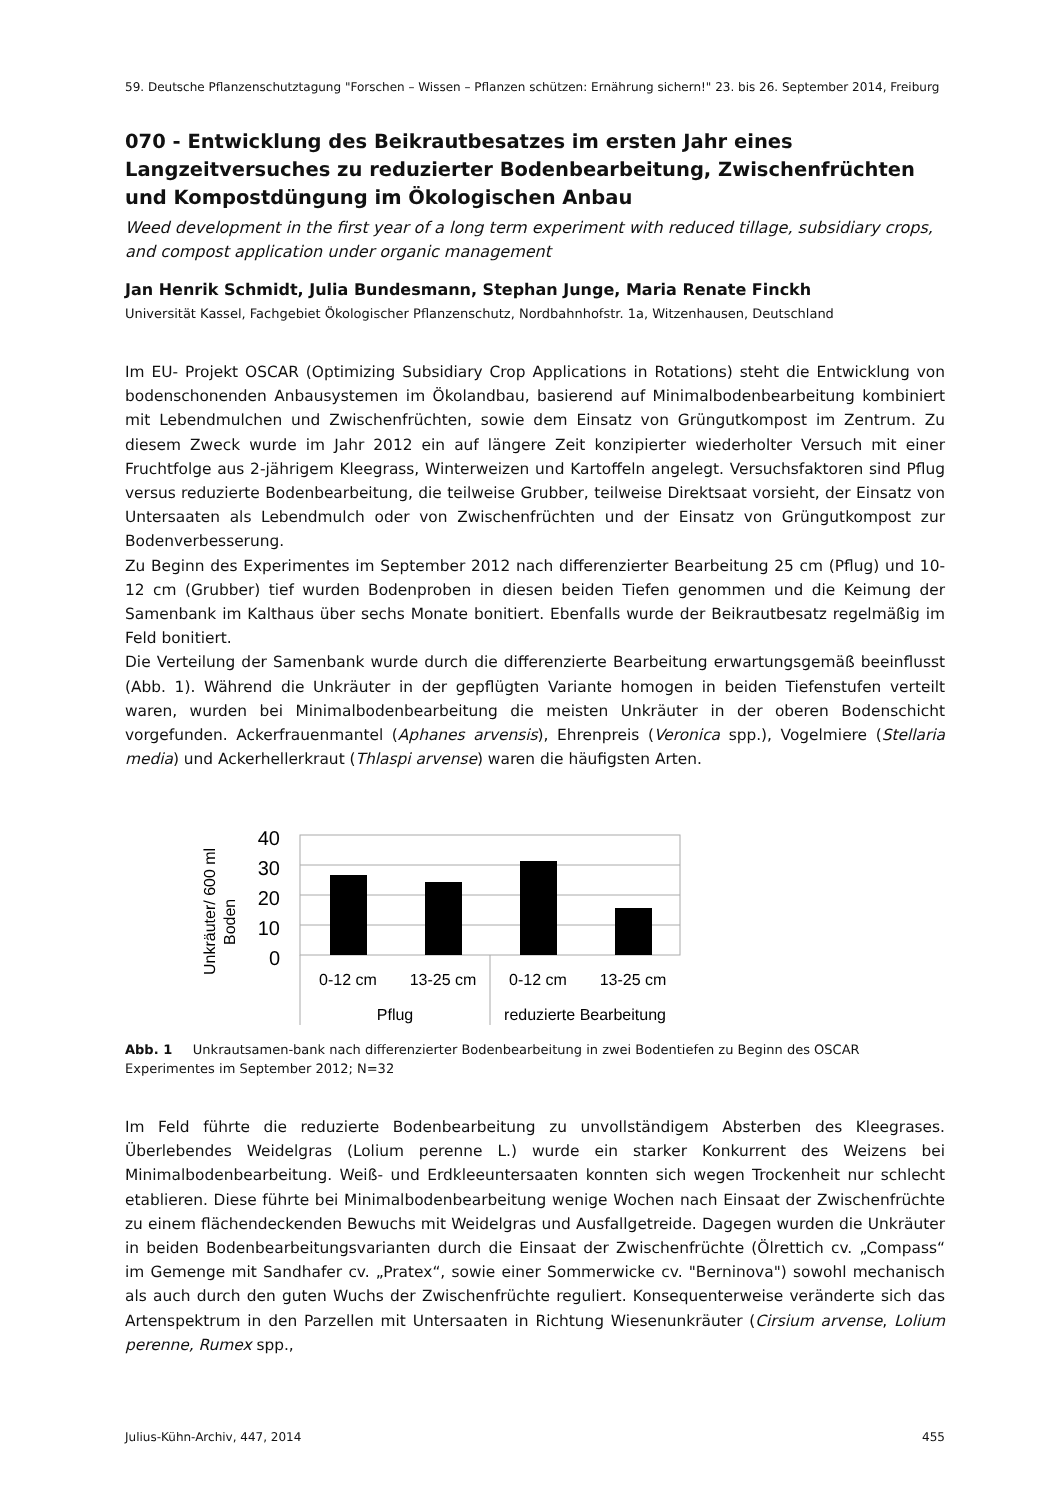59. Deutsche Pflanzenschutztagung "Forschen – Wissen – Pflanzen schützen: Ernährung sichern!" 23. bis 26. September 2014, Freiburg
070 - Entwicklung des Beikrautbesatzes im ersten Jahr eines Langzeitversuches zu reduzierter Bodenbearbeitung, Zwischenfrüchten und Kompostdüngung im Ökologischen Anbau
Weed development in the first year of a long term experiment with reduced tillage, subsidiary crops, and compost application under organic management
Jan Henrik Schmidt, Julia Bundesmann, Stephan Junge, Maria Renate Finckh
Universität Kassel, Fachgebiet Ökologischer Pflanzenschutz, Nordbahnhofstr. 1a, Witzenhausen, Deutschland
Im EU- Projekt OSCAR (Optimizing Subsidiary Crop Applications in Rotations) steht die Entwicklung von bodenschonenden Anbausystemen im Ökolandbau, basierend auf Minimalbodenbearbeitung kombiniert mit Lebendmulchen und Zwischenfrüchten, sowie dem Einsatz von Grüngutkompost im Zentrum. Zu diesem Zweck wurde im Jahr 2012 ein auf längere Zeit konzipierter wiederholter Versuch mit einer Fruchtfolge aus 2-jährigem Kleegrass, Winterweizen und Kartoffeln angelegt. Versuchsfaktoren sind Pflug versus reduzierte Bodenbearbeitung, die teilweise Grubber, teilweise Direktsaat vorsieht, der Einsatz von Untersaaten als Lebendmulch oder von Zwischenfrüchten und der Einsatz von Grüngutkompost zur Bodenverbesserung.
Zu Beginn des Experimentes im September 2012 nach differenzierter Bearbeitung 25 cm (Pflug) und 10- 12 cm (Grubber) tief wurden Bodenproben in diesen beiden Tiefen genommen und die Keimung der Samenbank im Kalthaus über sechs Monate bonitiert. Ebenfalls wurde der Beikrautbesatz regelmäßig im Feld bonitiert.
Die Verteilung der Samenbank wurde durch die differenzierte Bearbeitung erwartungsgemäß beeinflusst (Abb. 1). Während die Unkräuter in der gepflügten Variante homogen in beiden Tiefenstufen verteilt waren, wurden bei Minimalbodenbearbeitung die meisten Unkräuter in der oberen Bodenschicht vorgefunden. Ackerfrauenmantel (Aphanes arvensis), Ehrenpreis (Veronica spp.), Vogelmiere (Stellaria media) und Ackerhellerkraut (Thlaspi arvense) waren die häufigsten Arten.
Unkräuter/ 600 ml
Boden
40
30
20
10
0
0-12 cm
13-25 cm
0-12 cm
13-25 cm
Pflug
reduzierte Bearbeitung
Abb. 1 Unkrautsamen-bank nach differenzierter Bodenbearbeitung in zwei Bodentiefen zu Beginn des OSCAR Experimentes im September 2012; N=32
Im Feld führte die reduzierte Bodenbearbeitung zu unvollständigem Absterben des Kleegrases. Überlebendes Weidelgras (Lolium perenne L.) wurde ein starker Konkurrent des Weizens bei Minimalbodenbearbeitung. Weiß- und Erdkleeuntersaaten konnten sich wegen Trockenheit nur schlecht etablieren. Diese führte bei Minimalbodenbearbeitung wenige Wochen nach Einsaat der Zwischenfrüchte zu einem flächendeckenden Bewuchs mit Weidelgras und Ausfallgetreide. Dagegen wurden die Unkräuter in beiden Bodenbearbeitungsvarianten durch die Einsaat der Zwischenfrüchte (Ölrettich cv. „Compass“ im Gemenge mit Sandhafer cv. „Pratex“, sowie einer Sommerwicke cv. "Berninova") sowohl mechanisch als auch durch den guten Wuchs der Zwischenfrüchte reguliert. Konsequenterweise veränderte sich das Artenspektrum in den Parzellen mit Untersaaten in Richtung Wiesenunkräuter (Cirsium arvense, Lolium perenne, Rumex spp.,
Julius-Kühn-Archiv, 447, 2014 455